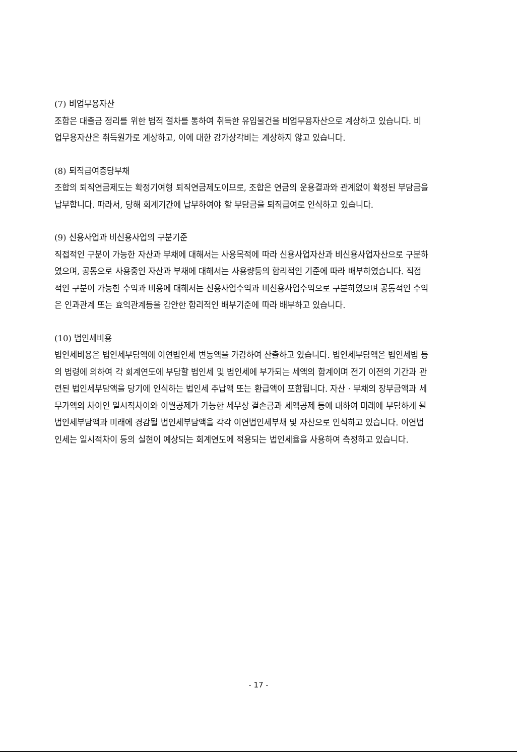(7) 비업무용자산
조합은 대출금 정리를 위한 법적 절차를 통하여 취득한 유입물건을 비업무용자산으로 계상하고 있습니다. 비업무용자산은 취득원가로 계상하고, 이에 대한 감가상각비는 계상하지 않고 있습니다.
(8) 퇴직급여충당부채
조합의 퇴직연금제도는 확정기여형 퇴직연금제도이므로, 조합은 연금의 운용결과와 관계없이 확정된 부담금을 납부합니다. 따라서, 당해 회계기간에 납부하여야 할 부담금을 퇴직급여로 인식하고 있습니다.
(9) 신용사업과 비신용사업의 구분기준
직접적인 구분이 가능한 자산과 부채에 대해서는 사용목적에 따라 신용사업자산과 비신용사업자산으로 구분하였으며, 공통으로 사용중인 자산과 부채에 대해서는 사용량등의 합리적인 기준에 따라 배부하였습니다. 직접적인 구분이 가능한 수익과 비용에 대해서는 신용사업수익과 비신용사업수익으로 구분하였으며 공통적인 수익은 인과관계 또는 효익관계등을 감안한 합리적인 배부기준에 따라 배부하고 있습니다.
(10) 법인세비용
법인세비용은 법인세부담액에 이연법인세 변동액을 가감하여 산출하고 있습니다. 법인세부담액은 법인세법 등의 법령에 의하여 각 회계연도에 부담할 법인세 및 법인세에 부가되는 세액의 합계이며 전기 이전의 기간과 관련된 법인세부담액을 당기에 인식하는 법인세 추납액 또는 환급액이 포함됩니다. 자산 · 부채의 장부금액과 세무가액의 차이인 일시적차이와 이월공제가 가능한 세무상 결손금과 세액공제 등에 대하여 미래에 부담하게 될 법인세부담액과 미래에 경감될 법인세부담액을 각각 이연법인세부채 및 자산으로 인식하고 있습니다. 이연법인세는 일시적차이 등의 실현이 예상되는 회계연도에 적용되는 법인세율을 사용하여 측정하고 있습니다.
- 17 -